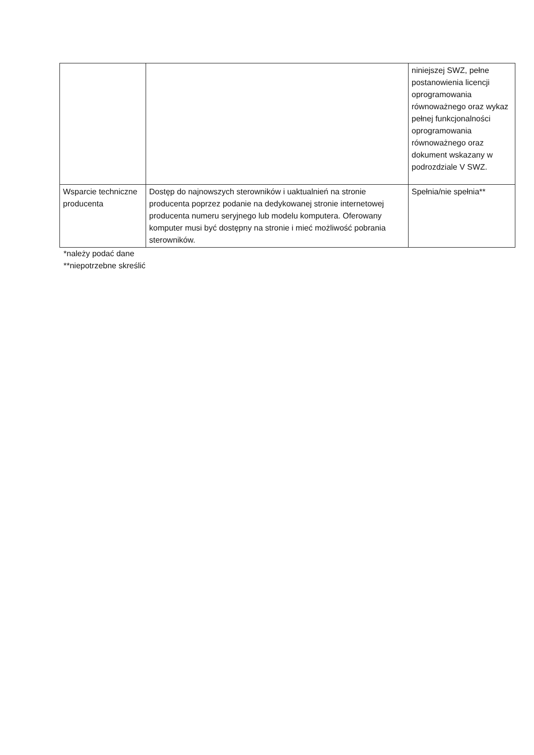| | | niniejszej SWZ, pełne postanowienia licencji oprogramowania równoważnego oraz wykaz pełnej funkcjonalności oprogramowania równoważnego oraz dokument wskazany w podrozdziale V SWZ. |
| Wsparcie techniczne producenta | Dostęp do najnowszych sterowników i uaktualnień na stronie producenta poprzez podanie na dedykowanej stronie internetowej producenta numeru seryjnego lub modelu komputera. Oferowany komputer musi być dostępny na stronie i mieć możliwość pobrania sterowników. | Spełnia/nie spełnia** |
*należy podać dane
**niepotrzebne skreślić